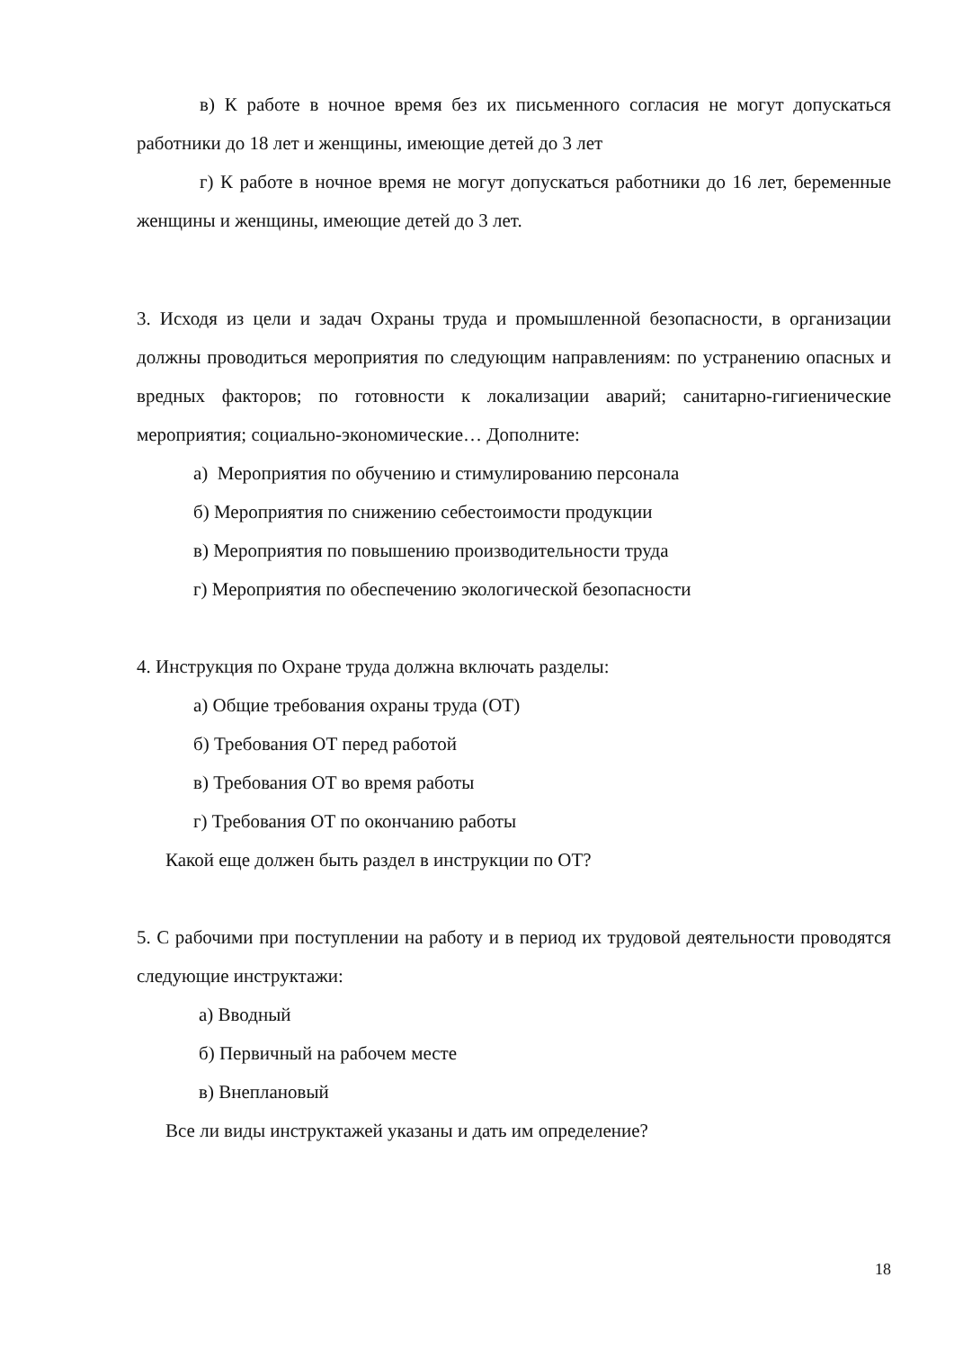в) К работе в ночное время без их письменного согласия не могут допускаться работники до 18 лет и женщины, имеющие детей до 3 лет
г) К работе в ночное время не могут допускаться работники до 16 лет, беременные женщины и женщины, имеющие детей до 3 лет.
3. Исходя из цели и задач Охраны труда и промышленной безопасности, в организации должны проводиться мероприятия по следующим направлениям: по устранению опасных и вредных факторов; по готовности к локализации аварий; санитарно-гигиенические мероприятия; социально-экономические… Дополните:
а) Мероприятия по обучению и стимулированию персонала
б) Мероприятия по снижению себестоимости продукции
в) Мероприятия по повышению производительности труда
г) Мероприятия по обеспечению экологической безопасности
4. Инструкция по Охране труда должна включать разделы:
а) Общие требования охраны труда (ОТ)
б) Требования ОТ перед работой
в) Требования ОТ во время работы
г) Требования ОТ по окончанию работы
Какой еще должен быть раздел в инструкции по ОТ?
5. С рабочими при поступлении на работу и в период их трудовой деятельности проводятся следующие инструктажи:
а) Вводный
б) Первичный на рабочем месте
в) Внеплановый
Все ли виды инструктажей указаны и дать им определение?
18